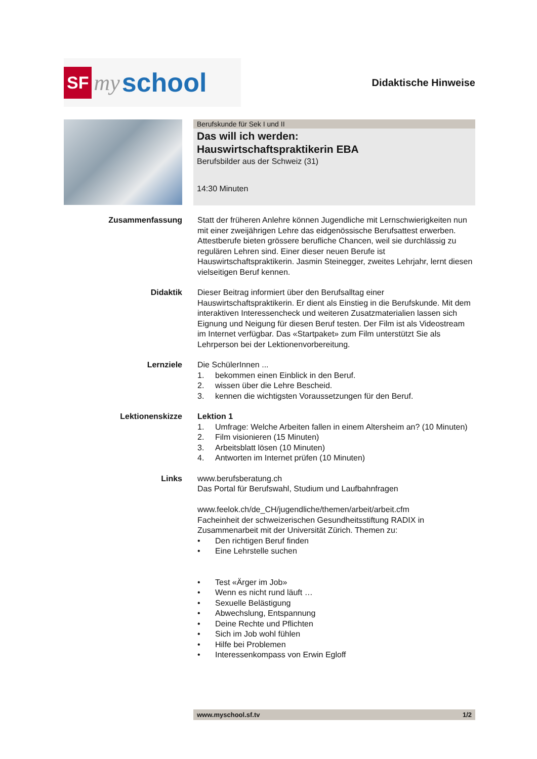SF my school
Didaktische Hinweise
Berufskunde für Sek I und II
Das will ich werden:
Hauswirtschaftspraktikerin EBA
Berufsbilder aus der Schweiz (31)
14:30 Minuten
Zusammenfassung Statt der früheren Anlehre können Jugendliche mit Lernschwierigkeiten nun mit einer zweijährigen Lehre das eidgenössische Berufsattest erwerben. Attestberufe bieten grössere berufliche Chancen, weil sie durchlässig zu regulären Lehren sind. Einer dieser neuen Berufe ist Hauswirtschaftspraktikerin. Jasmin Steinegger, zweites Lehrjahr, lernt diesen vielseitigen Beruf kennen.
Didaktik Dieser Beitrag informiert über den Berufsalltag einer Hauswirtschaftspraktikerin. Er dient als Einstieg in die Berufskunde. Mit dem interaktiven Interessencheck und weiteren Zusatzmaterialien lassen sich Eignung und Neigung für diesen Beruf testen. Der Film ist als Videostream im Internet verfügbar. Das «Startpaket» zum Film unterstützt Sie als Lehrperson bei der Lektionenvorbereitung.
Lernziele Die SchülerInnen ...
1. bekommen einen Einblick in den Beruf.
2. wissen über die Lehre Bescheid.
3. kennen die wichtigsten Voraussetzungen für den Beruf.
Lektionenskizze Lektion 1
1. Umfrage: Welche Arbeiten fallen in einem Altersheim an? (10 Minuten)
2. Film visionieren (15 Minuten)
3. Arbeitsblatt lösen (10 Minuten)
4. Antworten im Internet prüfen (10 Minuten)
Links www.berufsberatung.ch
Das Portal für Berufswahl, Studium und Laufbahnfragen
www.feelok.ch/de_CH/jugendliche/themen/arbeit/arbeit.cfm
Facheinheit der schweizerischen Gesundheitsstiftung RADIX in Zusammenarbeit mit der Universität Zürich. Themen zu:
• Den richtigen Beruf finden
• Eine Lehrstelle suchen
• Test «Ärger im Job»
• Wenn es nicht rund läuft …
• Sexuelle Belästigung
• Abwechslung, Entspannung
• Deine Rechte und Pflichten
• Sich im Job wohl fühlen
• Hilfe bei Problemen
• Interessenkompass von Erwin Egloff
www.myschool.sf.tv 1/2